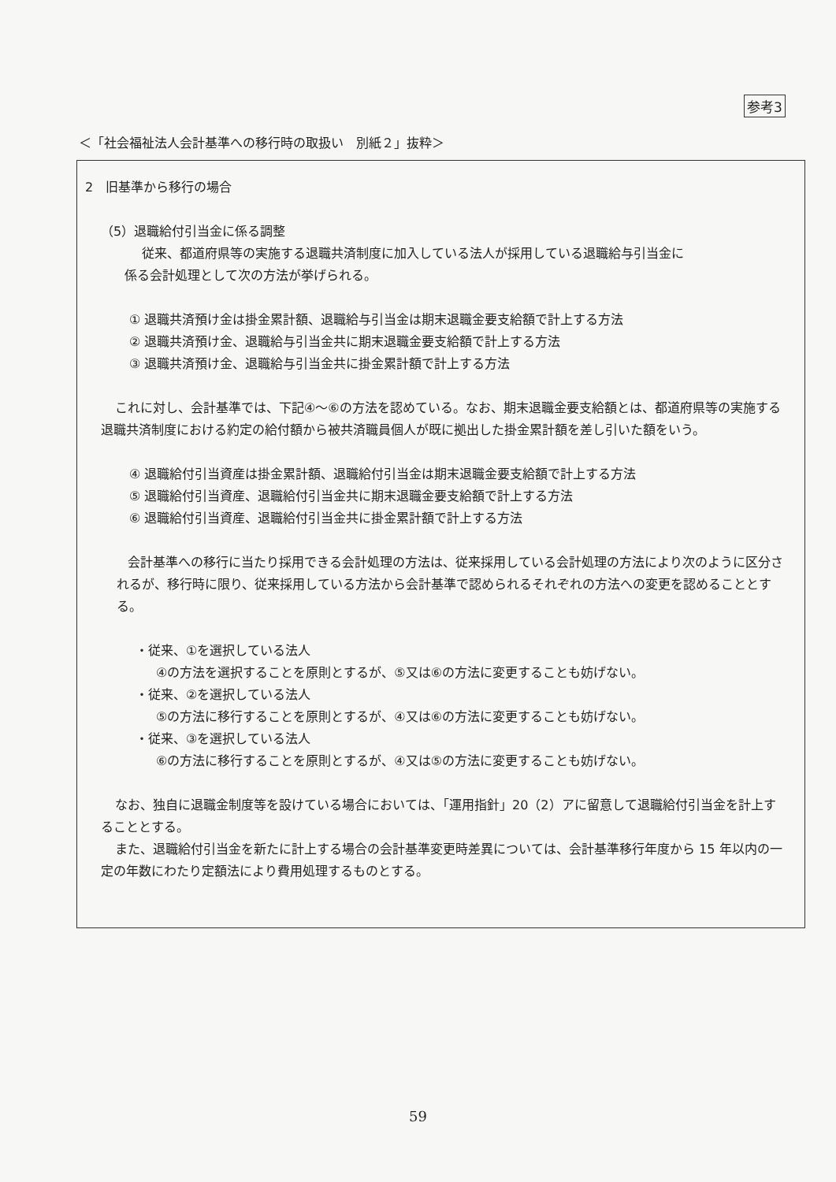参考3
＜「社会福祉法人会計基準への移行時の取扱い　別紙２」抜粋＞
2　旧基準から移行の場合
（5）退職給付引当金に係る調整
従来、都道府県等の実施する退職共済制度に加入している法人が採用している退職給与引当金に
係る会計処理として次の方法が挙げられる。
① 退職共済預け金は掛金累計額、退職給与引当金は期末退職金要支給額で計上する方法
② 退職共済預け金、退職給与引当金共に期末退職金要支給額で計上する方法
③ 退職共済預け金、退職給与引当金共に掛金累計額で計上する方法
これに対し、会計基準では、下記④～⑥の方法を認めている。なお、期末退職金要支給額とは、都道府県等の実施する退職共済制度における約定の給付額から被共済職員個人が既に拠出した掛金累計額を差し引いた額をいう。
④ 退職給付引当資産は掛金累計額、退職給付引当金は期末退職金要支給額で計上する方法
⑤ 退職給付引当資産、退職給付引当金共に期末退職金要支給額で計上する方法
⑥ 退職給付引当資産、退職給付引当金共に掛金累計額で計上する方法
会計基準への移行に当たり採用できる会計処理の方法は、従来採用している会計処理の方法により次のように区分されるが、移行時に限り、従来採用している方法から会計基準で認められるそれぞれの方法への変更を認めることとする。
・従来、①を選択している法人
④の方法を選択することを原則とするが、⑤又は⑥の方法に変更することも妨げない。
・従来、②を選択している法人
⑤の方法に移行することを原則とするが、④又は⑥の方法に変更することも妨げない。
・従来、③を選択している法人
⑥の方法に移行することを原則とするが、④又は⑤の方法に変更することも妨げない。
なお、独自に退職金制度等を設けている場合においては、「運用指針」20（2）アに留意して退職給付引当金を計上することとする。
また、退職給付引当金を新たに計上する場合の会計基準変更時差異については、会計基準移行年度から 15 年以内の一定の年数にわたり定額法により費用処理するものとする。
59